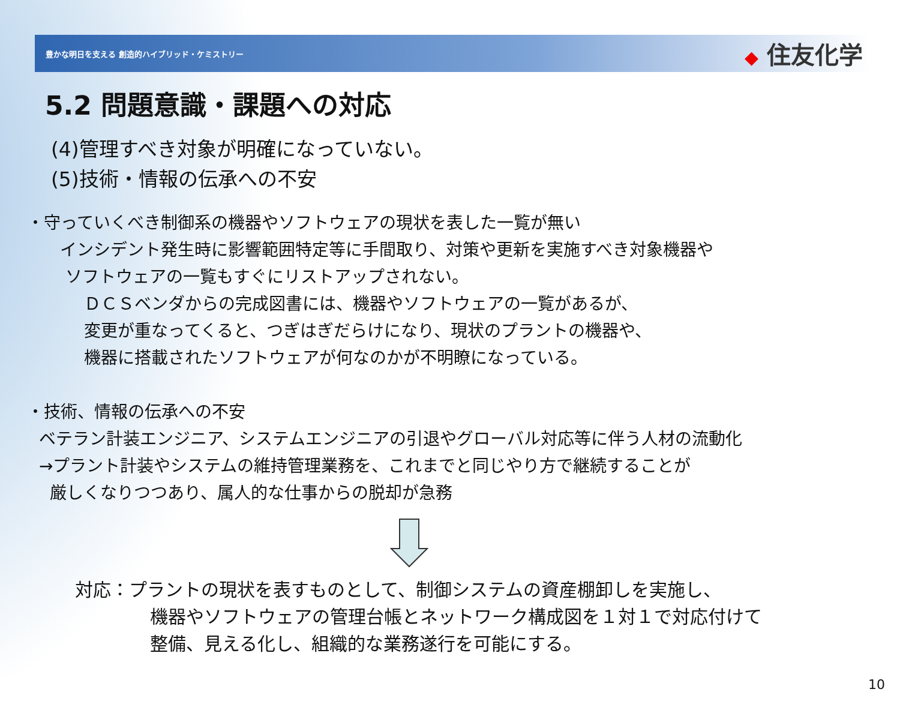豊かな明日を支える 創造的ハイブリッド・ケミストリー
◆ 住友化学
5.2 問題意識・課題への対応
(4)管理すべき対象が明確になっていない。
(5)技術・情報の伝承への不安
・守っていくべき制御系の機器やソフトウェアの現状を表した一覧が無い
インシデント発生時に影響範囲特定等に手間取り、対策や更新を実施すべき対象機器や
ソフトウェアの一覧もすぐにリストアップされない。
ＤＣＳベンダからの完成図書には、機器やソフトウェアの一覧があるが、
変更が重なってくると、つぎはぎだらけになり、現状のプラントの機器や、
機器に搭載されたソフトウェアが何なのかが不明瞭になっている。
・技術、情報の伝承への不安
ベテラン計装エンジニア、システムエンジニアの引退やグローバル対応等に伴う人材の流動化
→プラント計装やシステムの維持管理業務を、これまでと同じやり方で継続することが
厳しくなりつつあり、属人的な仕事からの脱却が急務
対応：プラントの現状を表すものとして、制御システムの資産棚卸しを実施し、
機器やソフトウェアの管理台帳とネットワーク構成図を１対１で対応付けて
整備、見える化し、組織的な業務遂行を可能にする。
10